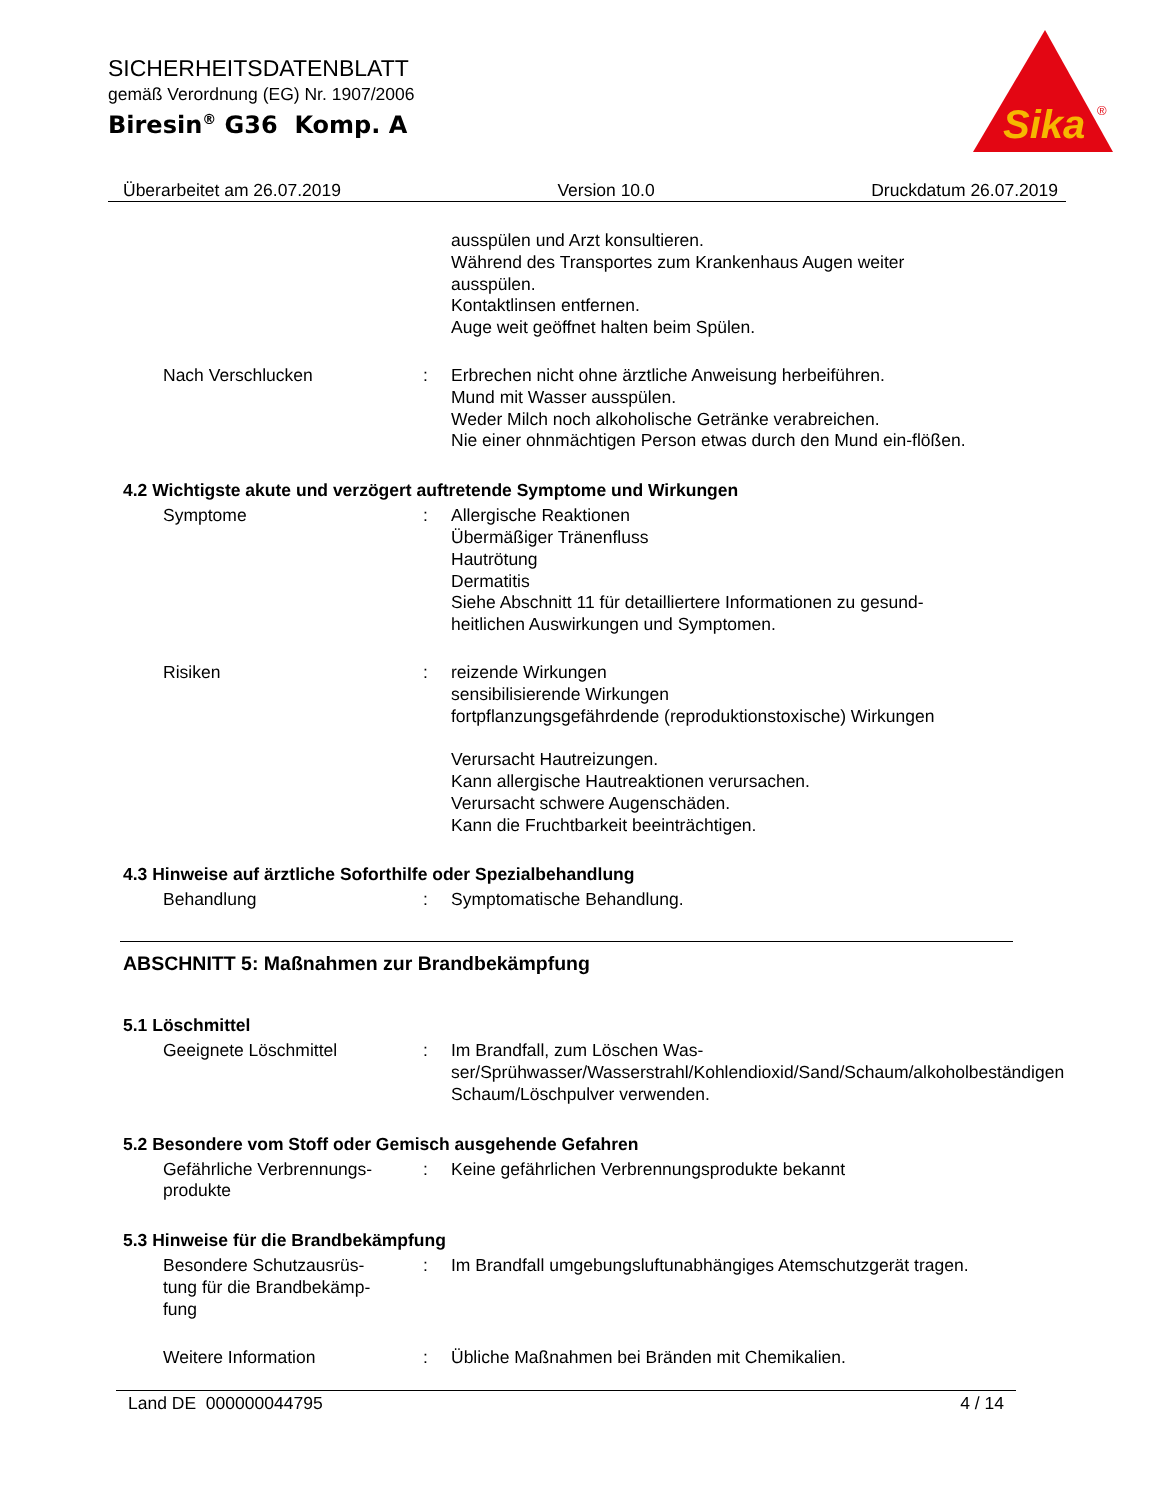SICHERHEITSDATENBLATT
gemäß Verordnung (EG) Nr. 1907/2006
Biresin<sup>®</sup> G36 Komp. A
Sika
®
Überarbeitet am 26.07.2019 Version 10.0 Druckdatum 26.07.2019
ausspülen und Arzt konsultieren.
Während des Transportes zum Krankenhaus Augen weiter ausspülen.
Kontaktlinsen entfernen.
Auge weit geöffnet halten beim Spülen.
Nach Verschlucken : Erbrechen nicht ohne ärztliche Anweisung herbeiführen.
Mund mit Wasser ausspülen.
Weder Milch noch alkoholische Getränke verabreichen.
Nie einer ohnmächtigen Person etwas durch den Mund ein-flößen.
4.2 Wichtigste akute und verzögert auftretende Symptome und Wirkungen
Symptome : Allergische Reaktionen
Übermäßiger Tränenfluss
Hautrötung
Dermatitis
Siehe Abschnitt 11 für detailliertere Informationen zu gesund-heitlichen Auswirkungen und Symptomen.
Risiken : reizende Wirkungen
sensibilisierende Wirkungen
fortpflanzungsgefährdende (reproduktionstoxische) Wirkungen
Verursacht Hautreizungen.
Kann allergische Hautreaktionen verursachen.
Verursacht schwere Augenschäden.
Kann die Fruchtbarkeit beeinträchtigen.
4.3 Hinweise auf ärztliche Soforthilfe oder Spezialbehandlung
Behandlung : Symptomatische Behandlung.
ABSCHNITT 5: Maßnahmen zur Brandbekämpfung
5.1 Löschmittel
Geeignete Löschmittel : Im Brandfall, zum Löschen Was-ser/Sprühwasser/Wasserstrahl/Kohlendioxid/Sand/Schaum/alkoholbeständigen Schaum/Löschpulver verwenden.
5.2 Besondere vom Stoff oder Gemisch ausgehende Gefahren
Gefährliche Verbrennungs-
produkte
: Keine gefährlichen Verbrennungsprodukte bekannt
5.3 Hinweise für die Brandbekämpfung
Besondere Schutzausrüs-
tung für die Brandbekämp-
fung
: Im Brandfall umgebungsluftunabhängiges Atemschutzgerät tragen.
Weitere Information : Übliche Maßnahmen bei Bränden mit Chemikalien.
Land DE 000000044795 4 / 14